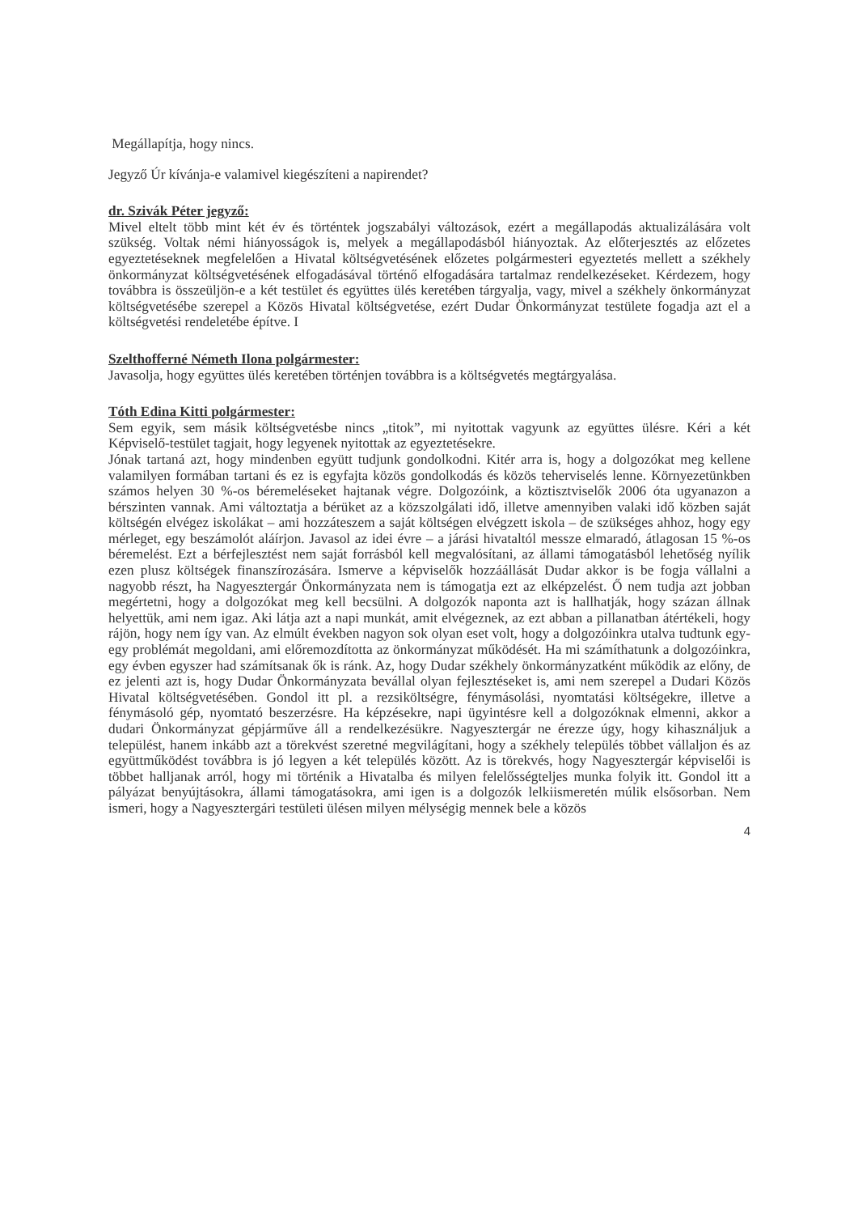Megállapítja, hogy nincs.
Jegyző Úr kívánja-e valamivel kiegészíteni a napirendet?
dr. Szivák Péter jegyző:
Mivel eltelt több mint két év és történtek jogszabályi változások, ezért a megállapodás aktualizálására volt szükség. Voltak némi hiányosságok is, melyek a megállapodásból hiányoztak. Az előterjesztés az előzetes egyeztetéseknek megfelelően a Hivatal költségvetésének előzetes polgármesteri egyeztetés mellett a székhely önkormányzat költségvetésének elfogadásával történő elfogadására tartalmaz rendelkezéseket. Kérdezem, hogy továbbra is összeüljön-e a két testület és együttes ülés keretében tárgyalja, vagy, mivel a székhely önkormányzat költségvetésébe szerepel a Közös Hivatal költségvetése, ezért Dudar Önkormányzat testülete fogadja azt el a költségvetési rendeletébe építve. I
Szelthofferné Németh Ilona polgármester:
Javasolja, hogy együttes ülés keretében történjen továbbra is a költségvetés megtárgyalása.
Tóth Edina Kitti polgármester:
Sem egyik, sem másik költségvetésbe nincs „titok”, mi nyitottak vagyunk az együttes ülésre. Kéri a két Képviselő-testület tagjait, hogy legyenek nyitottak az egyeztetésekre.
Jónak tartaná azt, hogy mindenben együtt tudjunk gondolkodni. Kitér arra is, hogy a dolgozókat meg kellene valamilyen formában tartani és ez is egyfajta közös gondolkodás és közös teherviselés lenne. Környezetünkben számos helyen 30 %-os béremeléseket hajtanak végre. Dolgozóink, a köztisztviselők 2006 óta ugyanazon a bérszinten vannak. Ami változtatja a bérüket az a közszolgálati idő, illetve amennyiben valaki idő közben saját költségén elvégez iskolákat – ami hozzáteszem a saját költségen elvégzett iskola – de szükséges ahhoz, hogy egy mérleget, egy beszámolót aláírjon. Javasol az idei évre – a járási hivataltól messze elmaradó, átlagosan 15 %-os béremelést. Ezt a bérfejlesztést nem saját forrásból kell megvalósítani, az állami támogatásból lehetőség nyílik ezen plusz költségek finanszírozására. Ismerve a képviselők hozzáállását Dudar akkor is be fogja vállalni a nagyobb részt, ha Nagyesztergár Önkormányzata nem is támogatja ezt az elképzelést. Ő nem tudja azt jobban megértetni, hogy a dolgozókat meg kell becsülni. A dolgozók naponta azt is hallhatják, hogy százan állnak helyettük, ami nem igaz. Aki látja azt a napi munkát, amit elvégeznek, az ezt abban a pillanatban átértékeli, hogy rájön, hogy nem így van. Az elmúlt években nagyon sok olyan eset volt, hogy a dolgozóinkra utalva tudtunk egy-egy problémát megoldani, ami előremozdította az önkormányzat működését. Ha mi számíthatunk a dolgozóinkra, egy évben egyszer had számítsanak ők is ránk. Az, hogy Dudar székhely önkormányzatként működik az előny, de ez jelenti azt is, hogy Dudar Önkormányzata bevállal olyan fejlesztéseket is, ami nem szerepel a Dudari Közös Hivatal költségvetésében. Gondol itt pl. a rezsiköltségre, fénymásolási, nyomtatási költségekre, illetve a fénymásoló gép, nyomtató beszerzésre. Ha képzésekre, napi ügyintésre kell a dolgozóknak elmenni, akkor a dudari Önkormányzat gépjárműve áll a rendelkezésükre. Nagyesztergár ne érezze úgy, hogy kihasználjuk a települést, hanem inkább azt a törekvést szeretné megvilágítani, hogy a székhely település többet vállaljon és az együttműködést továbbra is jó legyen a két település között. Az is törekvés, hogy Nagyesztergár képviselői is többet halljanak arról, hogy mi történik a Hivatalba és milyen felelősségteljes munka folyik itt. Gondol itt a pályázat benyújtásokra, állami támogatásokra, ami igen is a dolgozók lelkiismeretén múlik elsősorban. Nem ismeri, hogy a Nagyesztergári testületi ülésen milyen mélységig mennek bele a közös
4